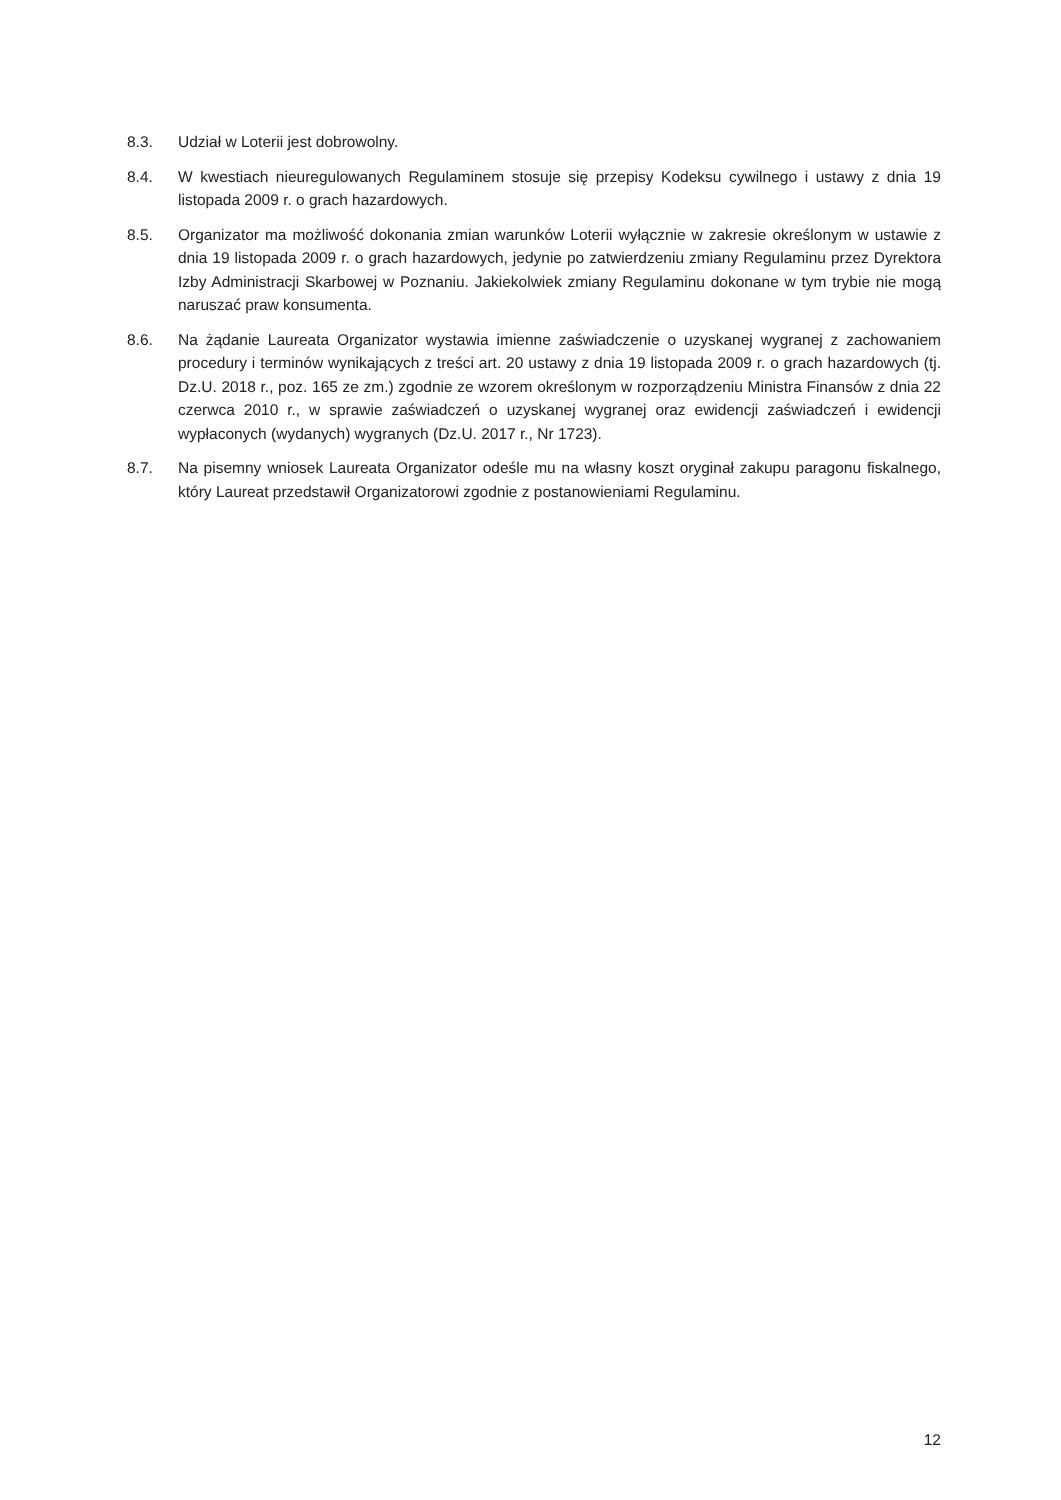8.3. Udział w Loterii jest dobrowolny.
8.4. W kwestiach nieuregulowanych Regulaminem stosuje się przepisy Kodeksu cywilnego i ustawy z dnia 19 listopada 2009 r. o grach hazardowych.
8.5. Organizator ma możliwość dokonania zmian warunków Loterii wyłącznie w zakresie określonym w ustawie z dnia 19 listopada 2009 r. o grach hazardowych, jedynie po zatwierdzeniu zmiany Regulaminu przez Dyrektora Izby Administracji Skarbowej w Poznaniu. Jakiekolwiek zmiany Regulaminu dokonane w tym trybie nie mogą naruszać praw konsumenta.
8.6. Na żądanie Laureata Organizator wystawia imienne zaświadczenie o uzyskanej wygranej z zachowaniem procedury i terminów wynikających z treści art. 20 ustawy z dnia 19 listopada 2009 r. o grach hazardowych (tj. Dz.U. 2018 r., poz. 165 ze zm.) zgodnie ze wzorem określonym w rozporządzeniu Ministra Finansów z dnia 22 czerwca 2010 r., w sprawie zaświadczeń o uzyskanej wygranej oraz ewidencji zaświadczeń i ewidencji wypłaconych (wydanych) wygranych (Dz.U. 2017 r., Nr 1723).
8.7. Na pisemny wniosek Laureata Organizator odeśle mu na własny koszt oryginał zakupu paragonu fiskalnego, który Laureat przedstawił Organizatorowi zgodnie z postanowieniami Regulaminu.
12